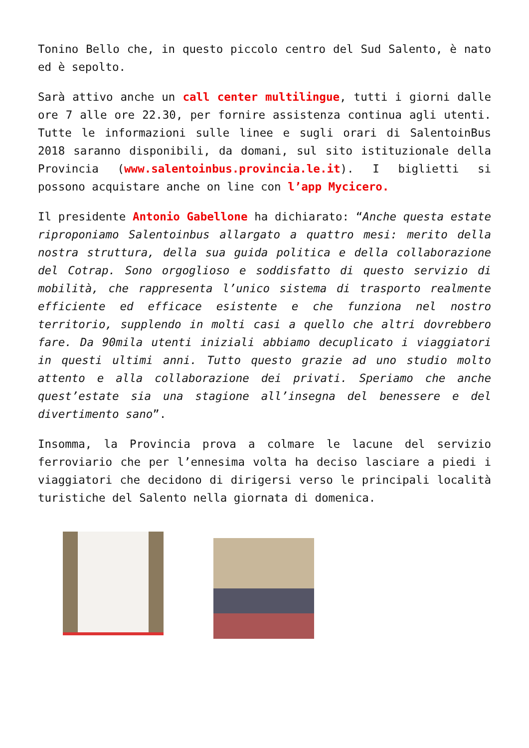Tonino Bello che, in questo piccolo centro del Sud Salento, è nato ed è sepolto.
Sarà attivo anche un call center multilingue, tutti i giorni dalle ore 7 alle ore 22.30, per fornire assistenza continua agli utenti. Tutte le informazioni sulle linee e sugli orari di SalentoinBus 2018 saranno disponibili, da domani, sul sito istituzionale della Provincia (www.salentoinbus.provincia.le.it). I biglietti si possono acquistare anche on line con l’app Mycicero.
Il presidente Antonio Gabellone ha dichiarato: “Anche questa estate riproponiamo Salentoinbus allargato a quattro mesi: merito della nostra struttura, della sua guida politica e della collaborazione del Cotrap. Sono orgoglioso e soddisfatto di questo servizio di mobilità, che rappresenta l’unico sistema di trasporto realmente efficiente ed efficace esistente e che funziona nel nostro territorio, supplendo in molti casi a quello che altri dovrebbero fare. Da 90mila utenti iniziali abbiamo decuplicato i viaggiatori in questi ultimi anni. Tutto questo grazie ad uno studio molto attento e alla collaborazione dei privati. Speriamo che anche quest’estate sia una stagione all’insegna del benessere e del divertimento sano”.
Insomma, la Provincia prova a colmare le lacune del servizio ferroviario che per l’ennesima volta ha deciso lasciare a piedi i viaggiatori che decidono di dirigersi verso le principali località turistiche del Salento nella giornata di domenica.